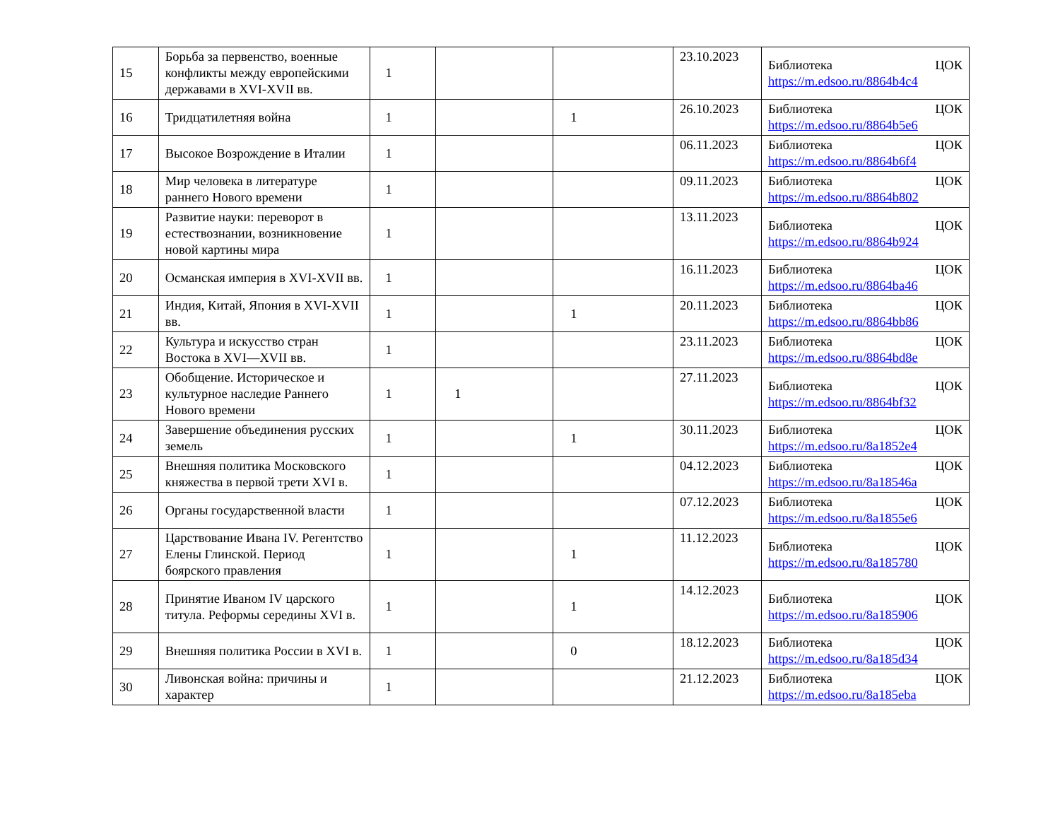| 15 | Борьба за первенство, военные конфликты между европейскими державами в XVI-XVII вв. | 1 | | | 23.10.2023 | Библиотека ЦОК https://m.edsoo.ru/8864b4c4 |
| 16 | Тридцатилетняя война | 1 | | 1 | 26.10.2023 | Библиотека ЦОК https://m.edsoo.ru/8864b5e6 |
| 17 | Высокое Возрождение в Италии | 1 | | | 06.11.2023 | Библиотека ЦОК https://m.edsoo.ru/8864b6f4 |
| 18 | Мир человека в литературе раннего Нового времени | 1 | | | 09.11.2023 | Библиотека ЦОК https://m.edsoo.ru/8864b802 |
| 19 | Развитие науки: переворот в естествознании, возникновение новой картины мира | 1 | | | 13.11.2023 | Библиотека ЦОК https://m.edsoo.ru/8864b924 |
| 20 | Османская империя в XVI-XVII вв. | 1 | | | 16.11.2023 | Библиотека ЦОК https://m.edsoo.ru/8864ba46 |
| 21 | Индия, Китай, Япония в XVI-XVII вв. | 1 | | 1 | 20.11.2023 | Библиотека ЦОК https://m.edsoo.ru/8864bb86 |
| 22 | Культура и искусство стран Востока в XVI—XVII вв. | 1 | | | 23.11.2023 | Библиотека ЦОК https://m.edsoo.ru/8864bd8e |
| 23 | Обобщение. Историческое и культурное наследие Раннего Нового времени | 1 | 1 | | 27.11.2023 | Библиотека ЦОК https://m.edsoo.ru/8864bf32 |
| 24 | Завершение объединения русских земель | 1 | | 1 | 30.11.2023 | Библиотека ЦОК https://m.edsoo.ru/8a1852e4 |
| 25 | Внешняя политика Московского княжества в первой трети XVI в. | 1 | | | 04.12.2023 | Библиотека ЦОК https://m.edsoo.ru/8a18546a |
| 26 | Органы государственной власти | 1 | | | 07.12.2023 | Библиотека ЦОК https://m.edsoo.ru/8a1855e6 |
| 27 | Царствование Ивана IV. Регентство Елены Глинской. Период боярского правления | 1 | | 1 | 11.12.2023 | Библиотека ЦОК https://m.edsoo.ru/8a185780 |
| 28 | Принятие Иваном IV царского титула. Реформы середины XVI в. | 1 | | 1 | 14.12.2023 | Библиотека ЦОК https://m.edsoo.ru/8a185906 |
| 29 | Внешняя политика России в XVI в. | 1 | | 0 | 18.12.2023 | Библиотека ЦОК https://m.edsoo.ru/8a185d34 |
| 30 | Ливонская война: причины и характер | 1 | | | 21.12.2023 | Библиотека ЦОК https://m.edsoo.ru/8a185eba |